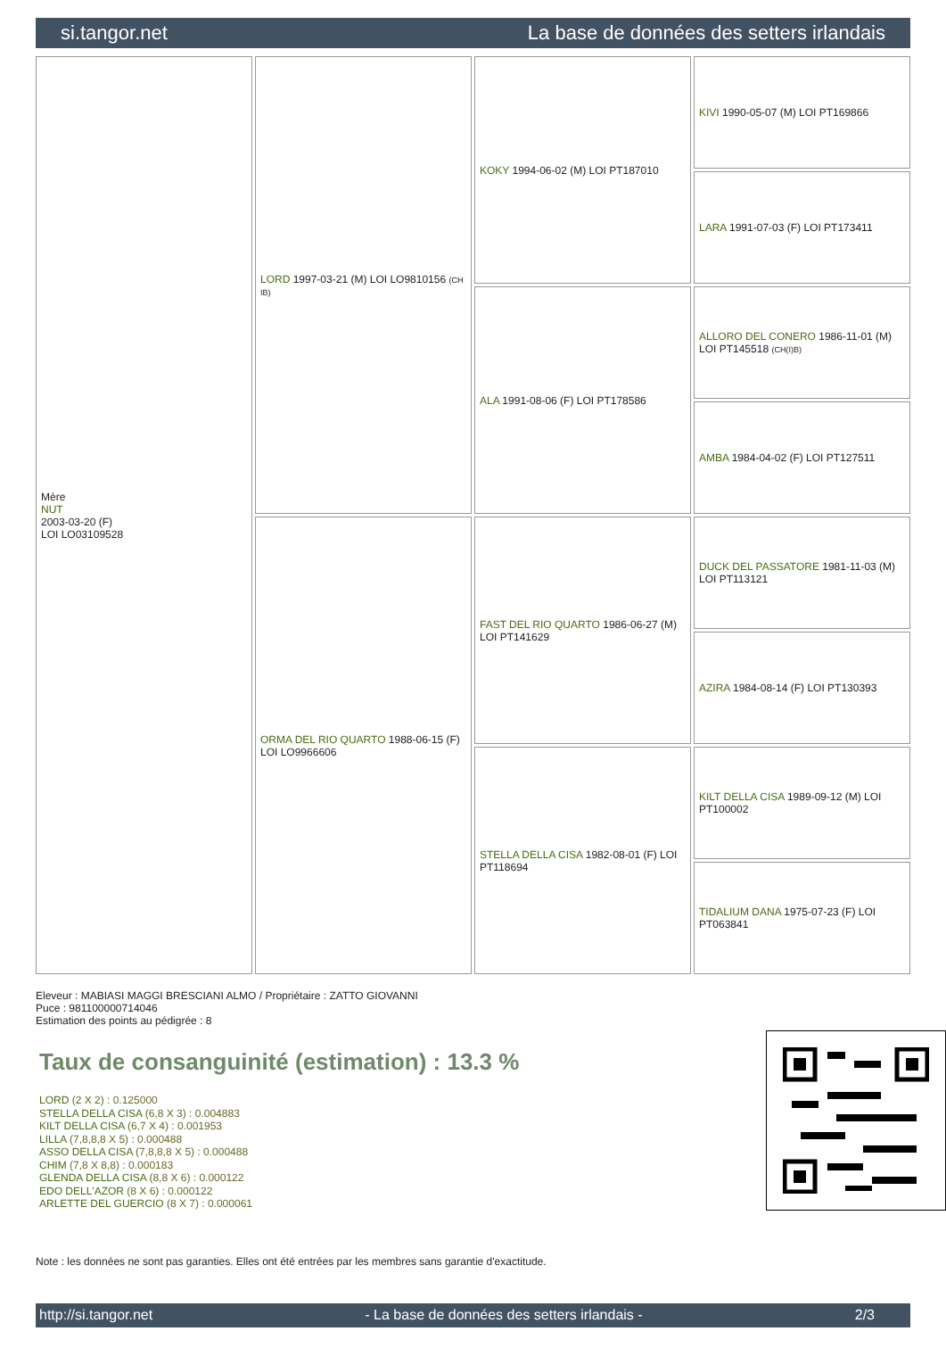si.tangor.net La base de données des setters irlandais
| Mère NUT 2003-03-20 (F) LOI LO03109528 | LORD 1997-03-21 (M) LOI LO9810156 (CH IB) | KOKY 1994-06-02 (M) LOI PT187010 | KIVI 1990-05-07 (M) LOI PT169866 |
| | | | LARA 1991-07-03 (F) LOI PT173411 |
| | | ALA 1991-08-06 (F) LOI PT178586 | ALLORO DEL CONERO 1986-11-01 (M) LOI PT145518 (CH(I)B) |
| | | | AMBA 1984-04-02 (F) LOI PT127511 |
| | ORMA DEL RIO QUARTO 1988-06-15 (F) LOI LO9966606 | FAST DEL RIO QUARTO 1986-06-27 (M) LOI PT141629 | DUCK DEL PASSATORE 1981-11-03 (M) LOI PT113121 |
| | | | AZIRA 1984-08-14 (F) LOI PT130393 |
| | | STELLA DELLA CISA 1982-08-01 (F) LOI PT118694 | KILT DELLA CISA 1989-09-12 (M) LOI PT100002 |
| | | | TIDALIUM DANA 1975-07-23 (F) LOI PT063841 |
Eleveur : MABIASI MAGGI BRESCIANI ALMO / Propriétaire : ZATTO GIOVANNI
Puce : 981100000714046
Estimation des points au pédigrée : 8
Taux de consanguinité (estimation) : 13.3 %
LORD (2 X 2) : 0.125000
STELLA DELLA CISA (6,8 X 3) : 0.004883
KILT DELLA CISA (6,7 X 4) : 0.001953
LILLA (7,8,8,8 X 5) : 0.000488
ASSO DELLA CISA (7,8,8,8 X 5) : 0.000488
CHIM (7,8 X 8,8) : 0.000183
GLENDA DELLA CISA (8,8 X 6) : 0.000122
EDO DELL'AZOR (8 X 6) : 0.000122
ARLETTE DEL GUERCIO (8 X 7) : 0.000061
Note : les données ne sont pas garanties. Elles ont été entrées par les membres sans garantie d'exactitude.
http://si.tangor.net - La base de données des setters irlandais - 2/3